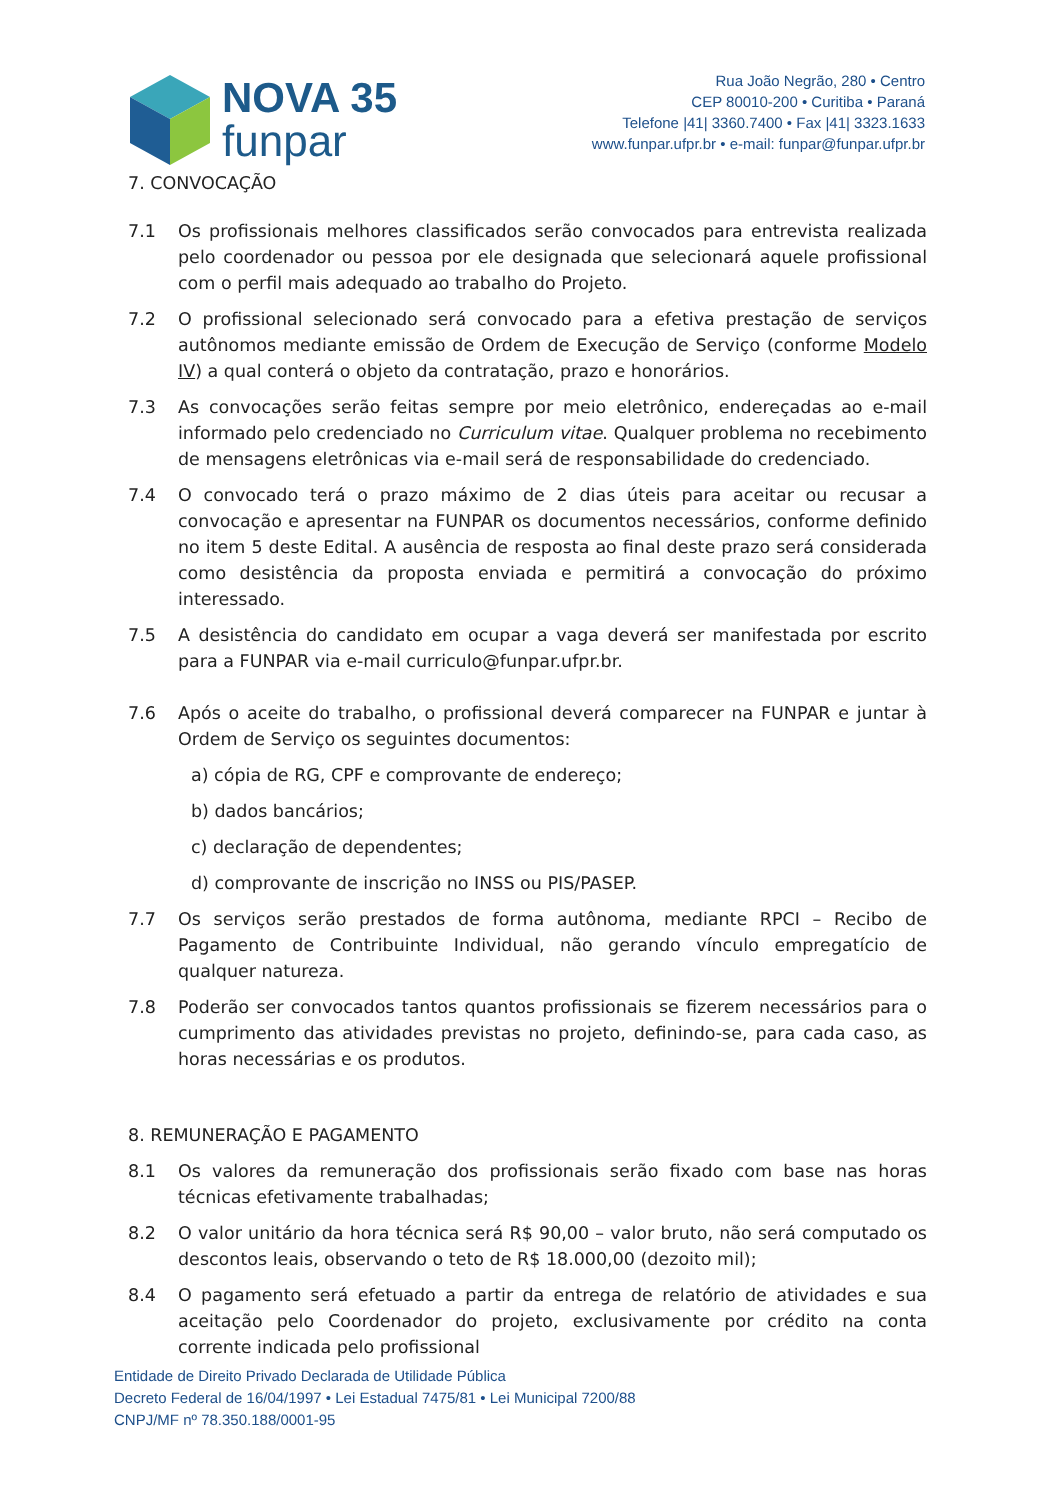NOVA 35
funpar
Rua João Negrão, 280 • Centro
CEP 80010-200 • Curitiba • Paraná
Telefone |41| 3360.7400 • Fax |41| 3323.1633
www.funpar.ufpr.br • e-mail: funpar@funpar.ufpr.br
7. CONVOCAÇÃO
7.1 Os profissionais melhores classificados serão convocados para entrevista realizada pelo coordenador ou pessoa por ele designada que selecionará aquele profissional com o perfil mais adequado ao trabalho do Projeto.
7.2 O profissional selecionado será convocado para a efetiva prestação de serviços autônomos mediante emissão de Ordem de Execução de Serviço (conforme Modelo IV) a qual conterá o objeto da contratação, prazo e honorários.
7.3 As convocações serão feitas sempre por meio eletrônico, endereçadas ao e-mail informado pelo credenciado no Curriculum vitae. Qualquer problema no recebimento de mensagens eletrônicas via e-mail será de responsabilidade do credenciado.
7.4 O convocado terá o prazo máximo de 2 dias úteis para aceitar ou recusar a convocação e apresentar na FUNPAR os documentos necessários, conforme definido no item 5 deste Edital. A ausência de resposta ao final deste prazo será considerada como desistência da proposta enviada e permitirá a convocação do próximo interessado.
7.5 A desistência do candidato em ocupar a vaga deverá ser manifestada por escrito para a FUNPAR via e-mail curriculo@funpar.ufpr.br.
7.6 Após o aceite do trabalho, o profissional deverá comparecer na FUNPAR e juntar à Ordem de Serviço os seguintes documentos:
a) cópia de RG, CPF e comprovante de endereço;
b) dados bancários;
c) declaração de dependentes;
d) comprovante de inscrição no INSS ou PIS/PASEP.
7.7 Os serviços serão prestados de forma autônoma, mediante RPCI – Recibo de Pagamento de Contribuinte Individual, não gerando vínculo empregatício de qualquer natureza.
7.8 Poderão ser convocados tantos quantos profissionais se fizerem necessários para o cumprimento das atividades previstas no projeto, definindo-se, para cada caso, as horas necessárias e os produtos.
8. REMUNERAÇÃO E PAGAMENTO
8.1 Os valores da remuneração dos profissionais serão fixado com base nas horas técnicas efetivamente trabalhadas;
8.2 O valor unitário da hora técnica será R$ 90,00 – valor bruto, não será computado os descontos leais, observando o teto de R$ 18.000,00 (dezoito mil);
8.4 O pagamento será efetuado a partir da entrega de relatório de atividades e sua aceitação pelo Coordenador do projeto, exclusivamente por crédito na conta corrente indicada pelo profissional
Entidade de Direito Privado Declarada de Utilidade Pública
Decreto Federal de 16/04/1997 • Lei Estadual 7475/81 • Lei Municipal 7200/88
CNPJ/MF nº 78.350.188/0001-95